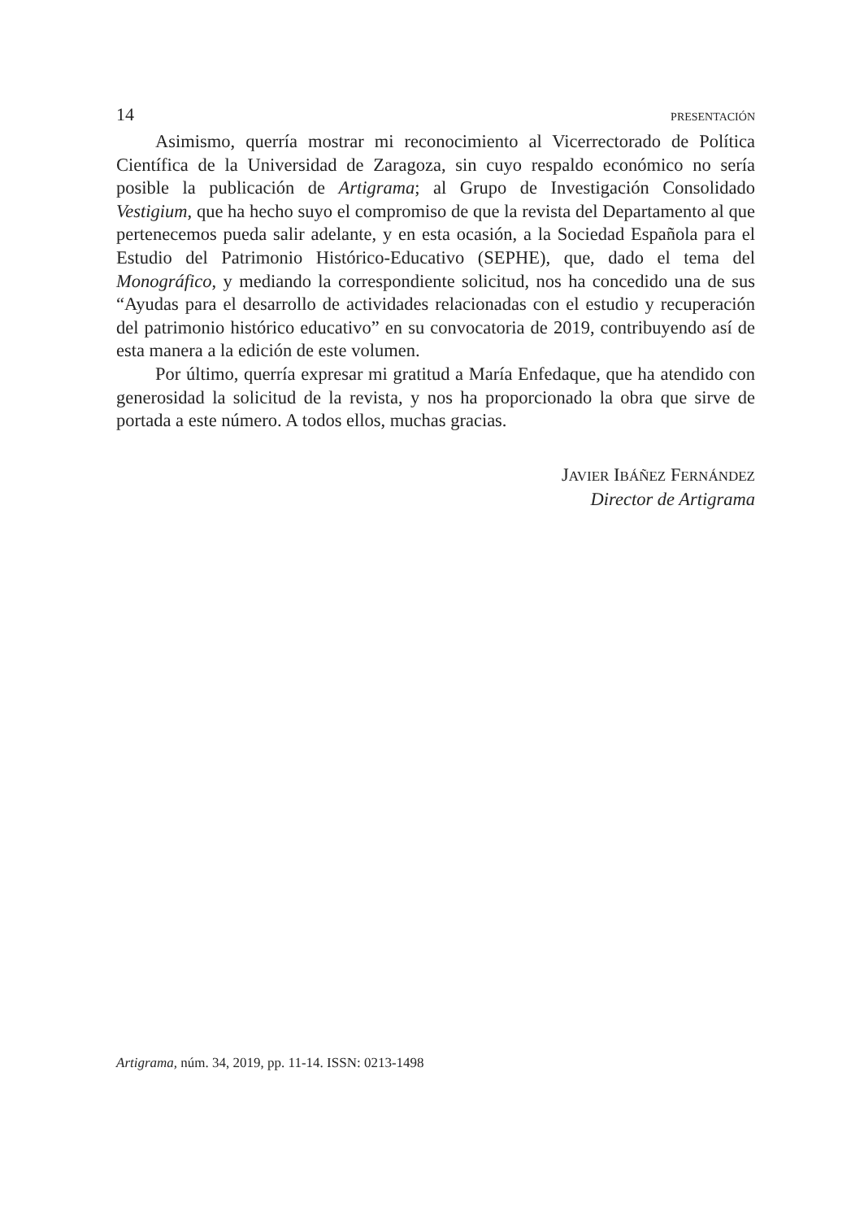14 PRESENTACIÓN
Asimismo, querría mostrar mi reconocimiento al Vicerrectorado de Política Científica de la Universidad de Zaragoza, sin cuyo respaldo económico no sería posible la publicación de Artigrama; al Grupo de Investigación Consolidado Vestigium, que ha hecho suyo el compromiso de que la revista del Departamento al que pertenecemos pueda salir adelante, y en esta ocasión, a la Sociedad Española para el Estudio del Patrimonio Histórico-Educativo (SEPHE), que, dado el tema del Monográfico, y mediando la correspondiente solicitud, nos ha concedido una de sus “Ayudas para el desarrollo de actividades relacionadas con el estudio y recuperación del patrimonio histórico educativo” en su convocatoria de 2019, contribuyendo así de esta manera a la edición de este volumen.
Por último, querría expresar mi gratitud a María Enfedaque, que ha atendido con generosidad la solicitud de la revista, y nos ha proporcionado la obra que sirve de portada a este número. A todos ellos, muchas gracias.
JAVIER IBÁÑEZ FERNÁNDEZ
Director de Artigrama
Artigrama, núm. 34, 2019, pp. 11-14. ISSN: 0213-1498